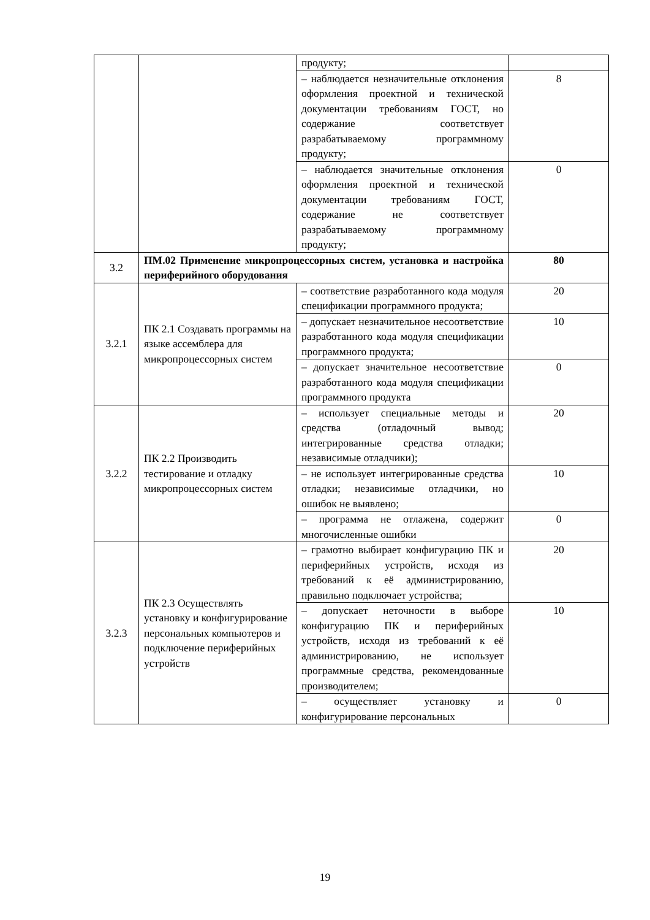| | | продукту; | |
| | | – наблюдается незначительные отклонения оформления проектной и технической документации требованиям ГОСТ, но содержание соответствует разрабатываемому программному продукту; | 8 |
| | | – наблюдается значительные отклонения оформления проектной и технической документации требованиям ГОСТ, содержание не соответствует разрабатываемому программному продукту; | 0 |
| 3.2 | ПМ.02 Применение микропроцессорных систем, установка и настройка периферийного оборудования | | 80 |
| 3.2.1 | ПК 2.1 Создавать программы на языке ассемблера для микропроцессорных систем | – соответствие разработанного кода модуля спецификации программного продукта; | 20 |
| | | – допускает незначительное несоответствие разработанного кода модуля спецификации программного продукта; | 10 |
| | | – допускает значительное несоответствие разработанного кода модуля спецификации программного продукта | 0 |
| 3.2.2 | ПК 2.2 Производить тестирование и отладку микропроцессорных систем | – использует специальные методы и средства (отладочный вывод; интегрированные средства отладки; независимые отладчики); | 20 |
| | | – не использует интегрированные средства отладки; независимые отладчики, но ошибок не выявлено; | 10 |
| | | – программа не отлажена, содержит многочисленные ошибки | 0 |
| 3.2.3 | ПК 2.3 Осуществлять установку и конфигурирование персональных компьютеров и подключение периферийных устройств | – грамотно выбирает конфигурацию ПК и периферийных устройств, исходя из требований к её администрированию, правильно подключает устройства; | 20 |
| | | – допускает неточности в выборе конфигурацию ПК и периферийных устройств, исходя из требований к её администрированию, не использует программные средства, рекомендованные производителем; | 10 |
| | | – осуществляет установку и конфигурирование персональных | 0 |
19